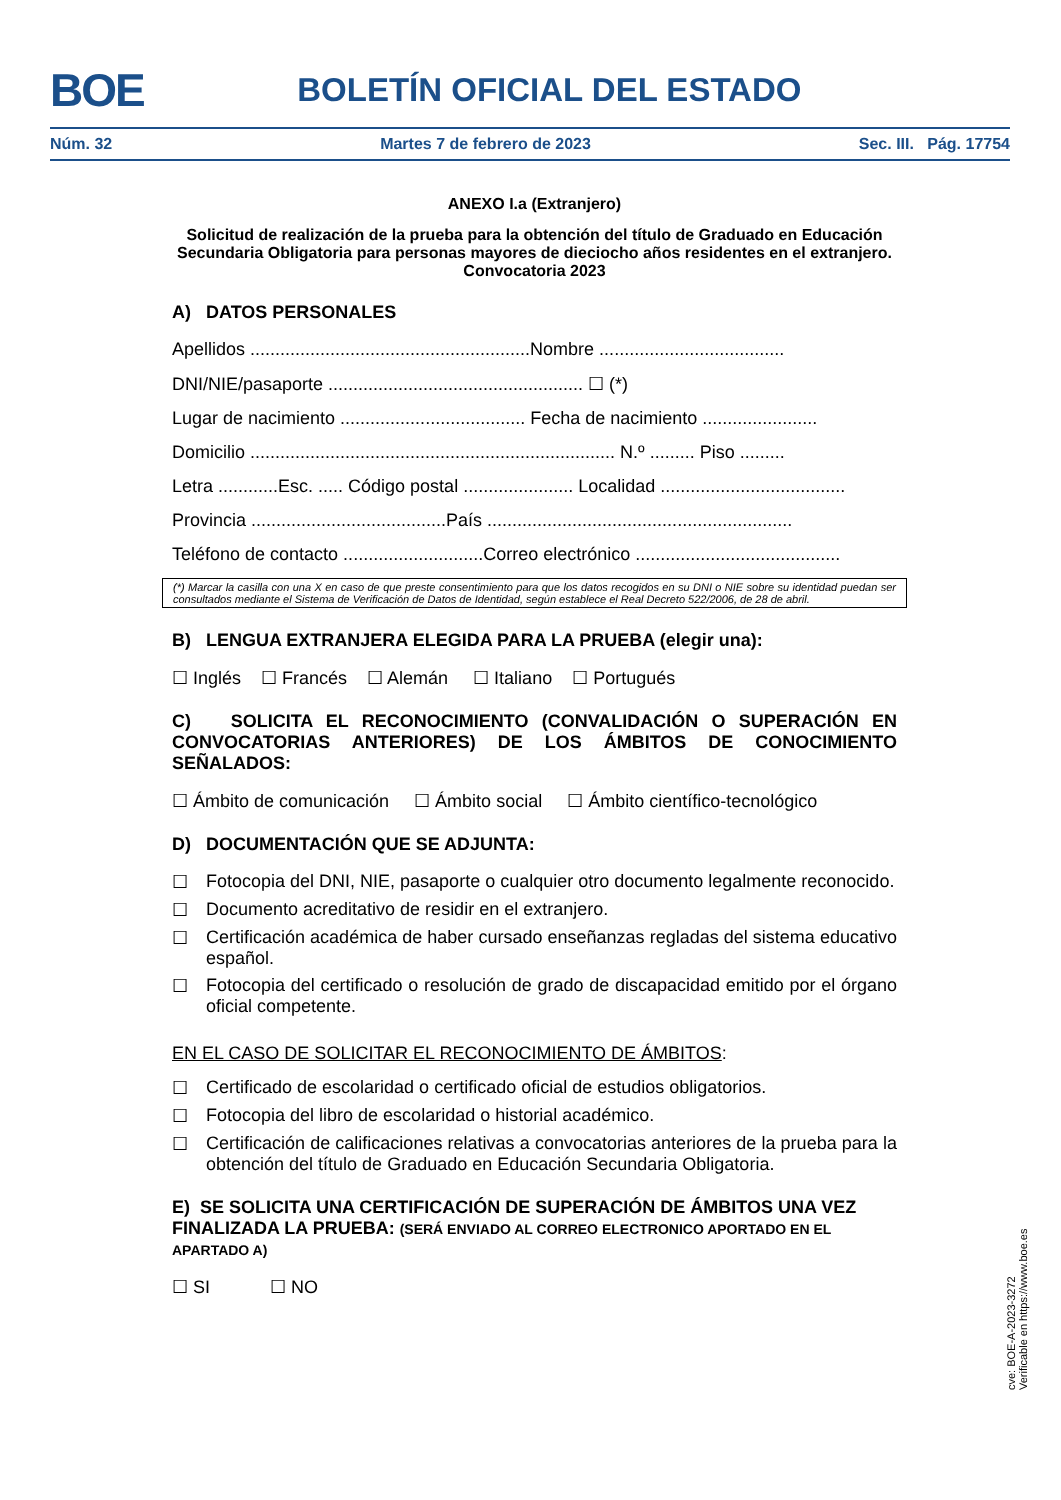BOE
BOLETÍN OFICIAL DEL ESTADO
Núm. 32 Martes 7 de febrero de 2023 Sec. III. Pág. 17754
ANEXO I.a (Extranjero)
Solicitud de realización de la prueba para la obtención del título de Graduado en Educación Secundaria Obligatoria para personas mayores de dieciocho años residentes en el extranjero. Convocatoria 2023
A) DATOS PERSONALES
Apellidos ........................................................Nombre .....................................
DNI/NIE/pasaporte ................................................... ☐ (*)
Lugar de nacimiento ..................................... Fecha de nacimiento .......................
Domicilio ......................................................................... N.º ......... Piso .........
Letra ............Esc. ..... Código postal ...................... Localidad .....................................
Provincia .......................................País .............................................................
Teléfono de contacto ............................Correo electrónico .........................................
(*) Marcar la casilla con una X en caso de que preste consentimiento para que los datos recogidos en su DNI o NIE sobre su identidad puedan ser consultados mediante el Sistema de Verificación de Datos de Identidad, según establece el Real Decreto 522/2006, de 28 de abril.
B) LENGUA EXTRANJERA ELEGIDA PARA LA PRUEBA (elegir una):
☐ Inglés ☐ Francés ☐ Alemán ☐ Italiano ☐ Portugués
C) SOLICITA EL RECONOCIMIENTO (CONVALIDACIÓN O SUPERACIÓN EN CONVOCATORIAS ANTERIORES) DE LOS ÁMBITOS DE CONOCIMIENTO SEÑALADOS:
☐ Ámbito de comunicación ☐ Ámbito social ☐ Ámbito científico-tecnológico
D) DOCUMENTACIÓN QUE SE ADJUNTA:
☐ Fotocopia del DNI, NIE, pasaporte o cualquier otro documento legalmente reconocido.
☐ Documento acreditativo de residir en el extranjero.
☐ Certificación académica de haber cursado enseñanzas regladas del sistema educativo español.
☐ Fotocopia del certificado o resolución de grado de discapacidad emitido por el órgano oficial competente.
EN EL CASO DE SOLICITAR EL RECONOCIMIENTO DE ÁMBITOS:
☐ Certificado de escolaridad o certificado oficial de estudios obligatorios.
☐ Fotocopia del libro de escolaridad o historial académico.
☐ Certificación de calificaciones relativas a convocatorias anteriores de la prueba para la obtención del título de Graduado en Educación Secundaria Obligatoria.
E) SE SOLICITA UNA CERTIFICACIÓN DE SUPERACIÓN DE ÁMBITOS UNA VEZ FINALIZADA LA PRUEBA: (SERÁ ENVIADO AL CORREO ELECTRONICO APORTADO EN EL APARTADO A)
☐ SI ☐ NO
cve: BOE-A-2023-3272
Verificable en https://www.boe.es